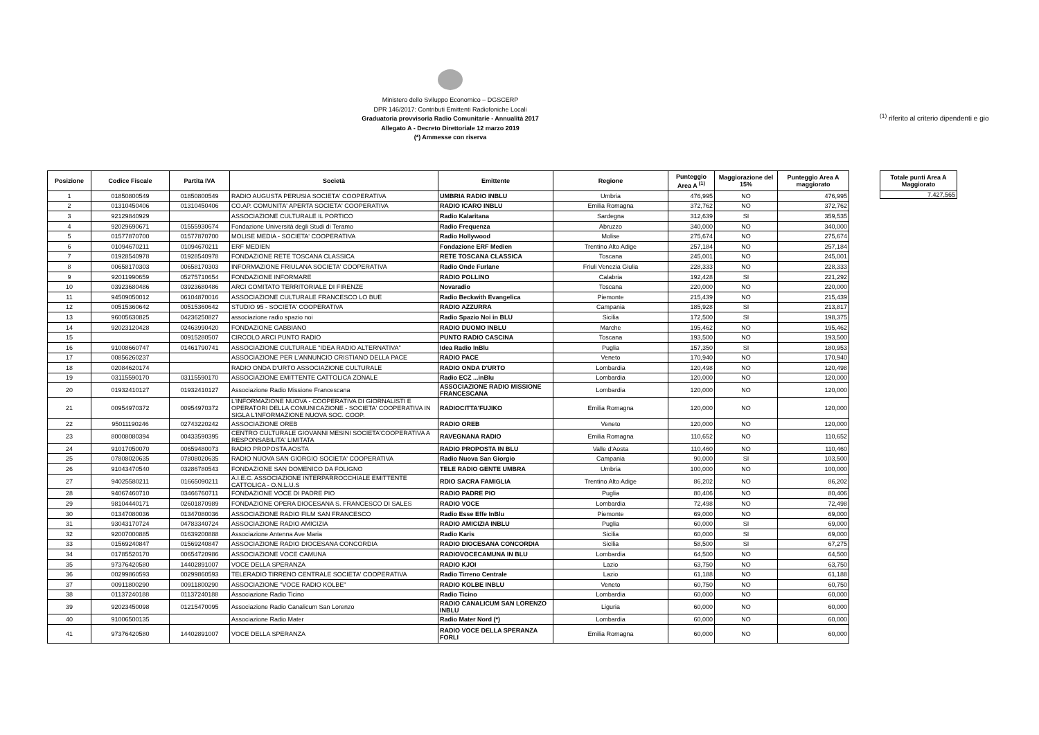Ministero dello Sviluppo Economico – DGSCERP
DPR 146/2017: Contributi Emittenti Radiofoniche Locali
Graduatoria provvisoria Radio Comunitarie - Annualità 2017
Allegato A - Decreto Direttoriale 12 marzo 2019
(*) Ammesse con riserva
<sup>(1)</sup> riferito al criterio dipendenti e gio
| Posizione | Codice Fiscale | Partita IVA | Società | Emittente | Regione | Punteggio Area A <sup>(1)</sup> | Maggiorazione del 15% | Punteggio Area A maggiorato |
| --- | --- | --- | --- | --- | --- | --- | --- | --- |
| 1 | 01850800549 | 01850800549 | RADIO AUGUSTA PERUSIA SOCIETA' COOPERATIVA | UMBRIA RADIO INBLU | Umbria | 476,995 | NO | 476,995 |
| 2 | 01310450406 | 01310450406 | CO.AP. COMUNITA' APERTA SOCIETA' COOPERATIVA | RADIO ICARO INBLU | Emilia Romagna | 372,762 | NO | 372,762 |
| 3 | 92129840929 | | ASSOCIAZIONE CULTURALE IL PORTICO | Radio Kalaritana | Sardegna | 312,639 | SI | 359,535 |
| 4 | 92029690671 | 01555930674 | Fondazione Università degli Studi di Teramo | Radio Frequenza | Abruzzo | 340,000 | NO | 340,000 |
| 5 | 01577870700 | 01577870700 | MOLISE MEDIA - SOCIETA' COOPERATIVA | Radio Hollywood | Molise | 275,674 | NO | 275,674 |
| 6 | 01094670211 | 01094670211 | ERF MEDIEN | Fondazione ERF Medien | Trentino Alto Adige | 257,184 | NO | 257,184 |
| 7 | 01928540978 | 01928540978 | FONDAZIONE RETE TOSCANA CLASSICA | RETE TOSCANA CLASSICA | Toscana | 245,001 | NO | 245,001 |
| 8 | 00658170303 | 00658170303 | INFORMAZIONE FRIULANA SOCIETA' COOPERATIVA | Radio Onde Furlane | Friuli Venezia Giulia | 228,333 | NO | 228,333 |
| 9 | 92011990659 | 05275710654 | FONDAZIONE INFORMARE | RADIO POLLINO | Calabria | 192,428 | SI | 221,292 |
| 10 | 03923680486 | 03923680486 | ARCI COMITATO TERRITORIALE DI FIRENZE | Novaradio | Toscana | 220,000 | NO | 220,000 |
| 11 | 94509050012 | 06104870016 | ASSOCIAZIONE CULTURALE FRANCESCO LO BUE | Radio Beckwith Evangelica | Piemonte | 215,439 | NO | 215,439 |
| 12 | 00515360642 | 00515360642 | STUDIO 95 - SOCIETA' COOPERATIVA | RADIO AZZURRA | Campania | 185,928 | SI | 213,817 |
| 13 | 96005630825 | 04236250827 | associazione radio spazio noi | Radio Spazio Noi in BLU | Sicilia | 172,500 | SI | 198,375 |
| 14 | 92023120428 | 02463990420 | FONDAZIONE GABBIANO | RADIO DUOMO INBLU | Marche | 195,462 | NO | 195,462 |
| 15 | | 00915280507 | CIRCOLO ARCI PUNTO RADIO | PUNTO RADIO CASCINA | Toscana | 193,500 | NO | 193,500 |
| 16 | 91008660747 | 01461790741 | ASSOCIAZIONE CULTURALE "IDEA RADIO ALTERNATIVA" | Idea Radio InBlu | Puglia | 157,350 | SI | 180,953 |
| 17 | 00856260237 | | ASSOCIAZIONE PER L'ANNUNCIO CRISTIANO DELLA PACE | RADIO PACE | Veneto | 170,940 | NO | 170,940 |
| 18 | 02084620174 | | RADIO ONDA D'URTO ASSOCIAZIONE CULTURALE | RADIO ONDA D'URTO | Lombardia | 120,498 | NO | 120,498 |
| 19 | 03115590170 | 03115590170 | ASSOCIAZIONE EMITTENTE CATTOLICA ZONALE | Radio ECZ ...inBlu | Lombardia | 120,000 | NO | 120,000 |
| 20 | 01932410127 | 01932410127 | Associazione Radio Missione Francescana | ASSOCIAZIONE RADIO MISSIONE FRANCESCANA | Lombardia | 120,000 | NO | 120,000 |
| 21 | 00954970372 | 00954970372 | L'INFORMAZIONE NUOVA - COOPERATIVA DI GIORNALISTI E OPERATORI DELLA COMUNICAZIONE - SOCIETA' COOPERATIVA IN SIGLA L'INFORMAZIONE NUOVA SOC. COOP. | RADIOCITTA'FUJIKO | Emilia Romagna | 120,000 | NO | 120,000 |
| 22 | 95011190246 | 02743220242 | ASSOCIAZIONE OREB | RADIO OREB | Veneto | 120,000 | NO | 120,000 |
| 23 | 80008080394 | 00433590395 | CENTRO CULTURALE GIOVANNI MESINI SOCIETA'COOPERATIVA A RESPONSABILITA' LIMITATA | RAVEGNANA RADIO | Emilia Romagna | 110,652 | NO | 110,652 |
| 24 | 91017050070 | 00659480073 | RADIO PROPOSTA AOSTA | RADIO PROPOSTA IN BLU | Valle d'Aosta | 110,460 | NO | 110,460 |
| 25 | 07808020635 | 07808020635 | RADIO NUOVA SAN GIORGIO SOCIETA' COOPERATIVA | Radio Nuova San Giorgio | Campania | 90,000 | SI | 103,500 |
| 26 | 91043470540 | 03286780543 | FONDAZIONE SAN DOMENICO DA FOLIGNO | TELE RADIO GENTE UMBRA | Umbria | 100,000 | NO | 100,000 |
| 27 | 94025580211 | 01665090211 | A.I.E.C. ASSOCIAZIONE INTERPARROCCHIALE EMITTENTE CATTOLICA - O.N.L.U.S | RDIO SACRA FAMIGLIA | Trentino Alto Adige | 86,202 | NO | 86,202 |
| 28 | 94067460710 | 03466760711 | FONDAZIONE VOCE DI PADRE PIO | RADIO PADRE PIO | Puglia | 80,406 | NO | 80,406 |
| 29 | 98104440171 | 02601870989 | FONDAZIONE OPERA DIOCESANA S. FRANCESCO DI SALES | RADIO VOCE | Lombardia | 72,498 | NO | 72,498 |
| 30 | 01347080036 | 01347080036 | ASSOCIAZIONE RADIO FILM SAN FRANCESCO | Radio Esse Effe InBlu | Piemonte | 69,000 | NO | 69,000 |
| 31 | 93043170724 | 04783340724 | ASSOCIAZIONE RADIO AMICIZIA | RADIO AMICIZIA INBLU | Puglia | 60,000 | SI | 69,000 |
| 32 | 92007000885 | 01639200888 | Associazione Antenna Ave Maria | Radio Karis | Sicilia | 60,000 | SI | 69,000 |
| 33 | 01569240847 | 01569240847 | ASSOCIAZIONE RADIO DIOCESANA CONCORDIA | RADIO DIOCESANA CONCORDIA | Sicilia | 58,500 | SI | 67,275 |
| 34 | 01785520170 | 00654720986 | ASSOCIAZIONE VOCE CAMUNA | RADIOVOCECAMUNA IN BLU | Lombardia | 64,500 | NO | 64,500 |
| 35 | 97376420580 | 14402891007 | VOCE DELLA SPERANZA | RADIO KJOI | Lazio | 63,750 | NO | 63,750 |
| 36 | 00299860593 | 00299860593 | TELERADIO TIRRENO CENTRALE SOCIETA' COOPERATIVA | Radio Tirreno Centrale | Lazio | 61,188 | NO | 61,188 |
| 37 | 00911800290 | 00911800290 | ASSOCIAZIONE "VOCE RADIO KOLBE" | RADIO KOLBE INBLU | Veneto | 60,750 | NO | 60,750 |
| 38 | 01137240188 | 01137240188 | Associazione Radio Ticino | Radio Ticino | Lombardia | 60,000 | NO | 60,000 |
| 39 | 92023450098 | 01215470095 | Associazione Radio Canalicum San Lorenzo | RADIO CANALICUM SAN LORENZO INBLU | Liguria | 60,000 | NO | 60,000 |
| 40 | 91006500135 | | Associazione Radio Mater | Radio Mater Nord (*) | Lombardia | 60,000 | NO | 60,000 |
| 41 | 97376420580 | 14402891007 | VOCE DELLA SPERANZA | RADIO VOCE DELLA SPERANZA FORLI | Emilia Romagna | 60,000 | NO | 60,000 |
| Totale punti Area A Maggiorato |
| --- |
| 7.427,565 |